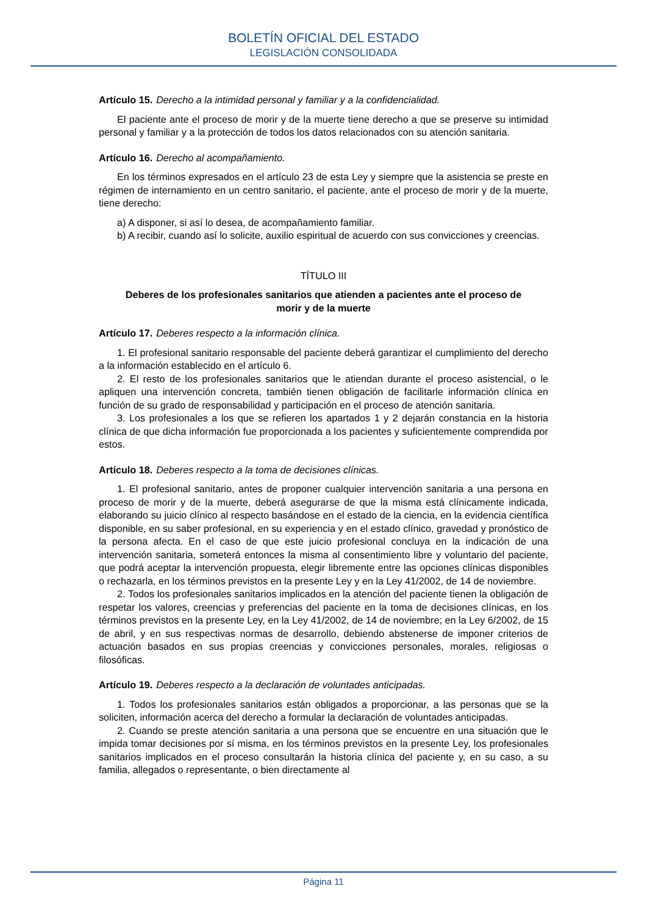BOLETÍN OFICIAL DEL ESTADO
LEGISLACIÓN CONSOLIDADA
Artículo 15. Derecho a la intimidad personal y familiar y a la confidencialidad.
El paciente ante el proceso de morir y de la muerte tiene derecho a que se preserve su intimidad personal y familiar y a la protección de todos los datos relacionados con su atención sanitaria.
Artículo 16. Derecho al acompañamiento.
En los términos expresados en el artículo 23 de esta Ley y siempre que la asistencia se preste en régimen de internamiento en un centro sanitario, el paciente, ante el proceso de morir y de la muerte, tiene derecho:
a) A disponer, si así lo desea, de acompañamiento familiar.
b) A recibir, cuando así lo solicite, auxilio espiritual de acuerdo con sus convicciones y creencias.
TÍTULO III
Deberes de los profesionales sanitarios que atienden a pacientes ante el proceso de morir y de la muerte
Artículo 17. Deberes respecto a la información clínica.
1. El profesional sanitario responsable del paciente deberá garantizar el cumplimiento del derecho a la información establecido en el artículo 6.
2. El resto de los profesionales sanitarios que le atiendan durante el proceso asistencial, o le apliquen una intervención concreta, también tienen obligación de facilitarle información clínica en función de su grado de responsabilidad y participación en el proceso de atención sanitaria.
3. Los profesionales a los que se refieren los apartados 1 y 2 dejarán constancia en la historia clínica de que dicha información fue proporcionada a los pacientes y suficientemente comprendida por estos.
Artículo 18. Deberes respecto a la toma de decisiones clínicas.
1. El profesional sanitario, antes de proponer cualquier intervención sanitaria a una persona en proceso de morir y de la muerte, deberá asegurarse de que la misma está clínicamente indicada, elaborando su juicio clínico al respecto basándose en el estado de la ciencia, en la evidencia científica disponible, en su saber profesional, en su experiencia y en el estado clínico, gravedad y pronóstico de la persona afecta. En el caso de que este juicio profesional concluya en la indicación de una intervención sanitaria, someterá entonces la misma al consentimiento libre y voluntario del paciente, que podrá aceptar la intervención propuesta, elegir libremente entre las opciones clínicas disponibles o rechazarla, en los términos previstos en la presente Ley y en la Ley 41/2002, de 14 de noviembre.
2. Todos los profesionales sanitarios implicados en la atención del paciente tienen la obligación de respetar los valores, creencias y preferencias del paciente en la toma de decisiones clínicas, en los términos previstos en la presente Ley, en la Ley 41/2002, de 14 de noviembre; en la Ley 6/2002, de 15 de abril, y en sus respectivas normas de desarrollo, debiendo abstenerse de imponer criterios de actuación basados en sus propias creencias y convicciones personales, morales, religiosas o filosóficas.
Artículo 19. Deberes respecto a la declaración de voluntades anticipadas.
1. Todos los profesionales sanitarios están obligados a proporcionar, a las personas que se la soliciten, información acerca del derecho a formular la declaración de voluntades anticipadas.
2. Cuando se preste atención sanitaria a una persona que se encuentre en una situación que le impida tomar decisiones por sí misma, en los términos previstos en la presente Ley, los profesionales sanitarios implicados en el proceso consultarán la historia clínica del paciente y, en su caso, a su familia, allegados o representante, o bien directamente al
Página 11